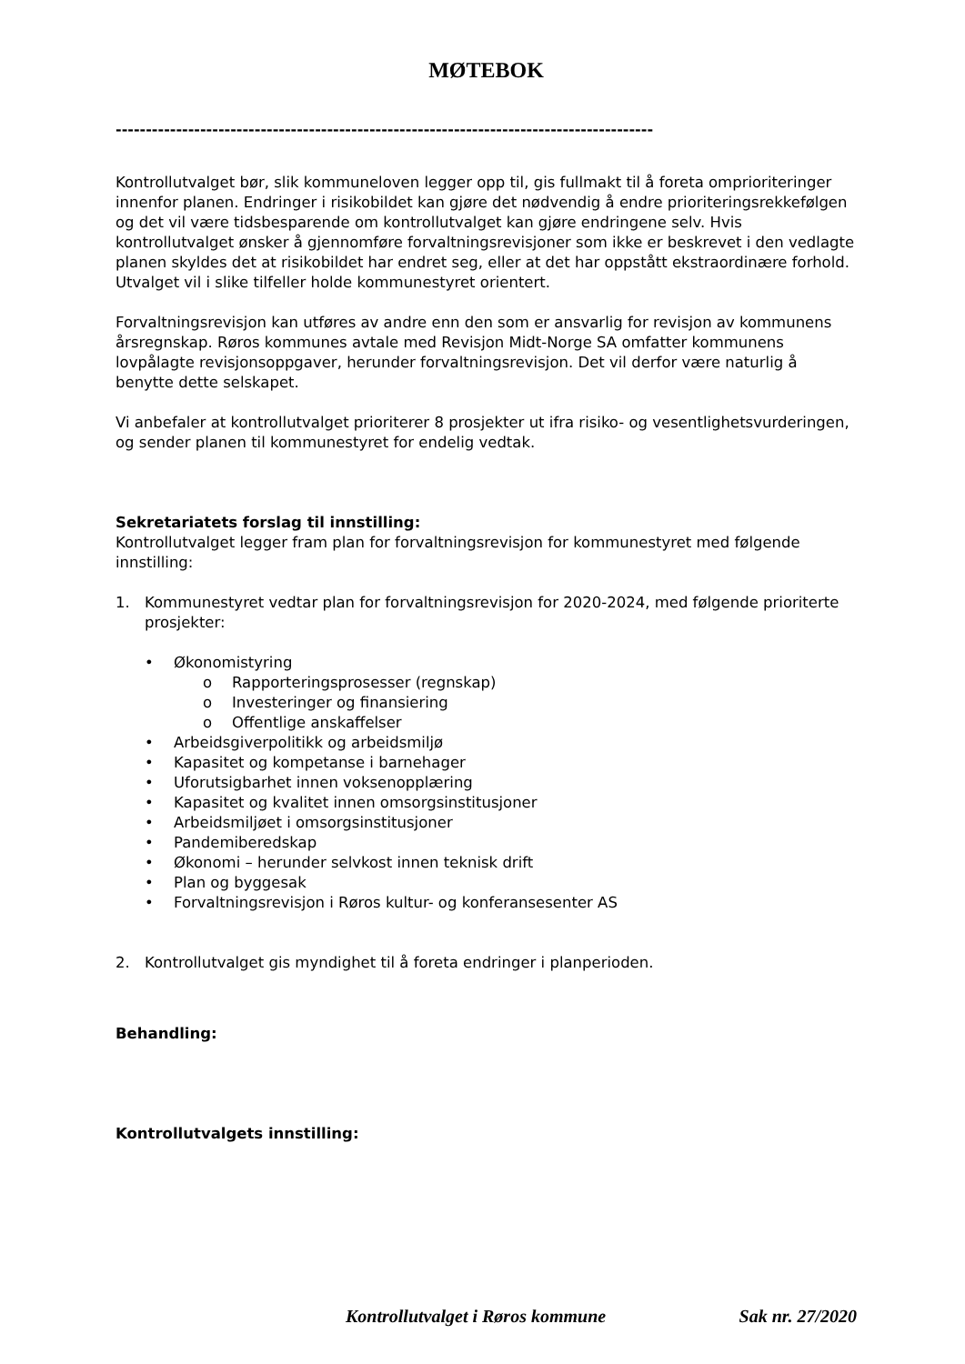MØTEBOK
-----------------------------------------------------------------------------------------
Kontrollutvalget bør, slik kommuneloven legger opp til, gis fullmakt til å foreta omprioriteringer innenfor planen. Endringer i risikobildet kan gjøre det nødvendig å endre prioriteringsrekkefølgen og det vil være tidsbesparende om kontrollutvalget kan gjøre endringene selv. Hvis kontrollutvalget ønsker å gjennomføre forvaltningsrevisjoner som ikke er beskrevet i den vedlagte planen skyldes det at risikobildet har endret seg, eller at det har oppstått ekstraordinære forhold. Utvalget vil i slike tilfeller holde kommunestyret orientert.
Forvaltningsrevisjon kan utføres av andre enn den som er ansvarlig for revisjon av kommunens årsregnskap. Røros kommunes avtale med Revisjon Midt-Norge SA omfatter kommunens lovpålagte revisjonsoppgaver, herunder forvaltningsrevisjon. Det vil derfor være naturlig å benytte dette selskapet.
Vi anbefaler at kontrollutvalget prioriterer 8 prosjekter ut ifra risiko- og vesentlighetsvurderingen, og sender planen til kommunestyret for endelig vedtak.
Sekretariatets forslag til innstilling:
Kontrollutvalget legger fram plan for forvaltningsrevisjon for kommunestyret med følgende innstilling:
1. Kommunestyret vedtar plan for forvaltningsrevisjon for 2020-2024, med følgende prioriterte prosjekter:
• Økonomistyring
o Rapporteringsprosesser (regnskap)
o Investeringer og finansiering
o Offentlige anskaffelser
• Arbeidsgiverpolitikk og arbeidsmiljø
• Kapasitet og kompetanse i barnehager
• Uforutsigbarhet innen voksenopplæring
• Kapasitet og kvalitet innen omsorgsinstitusjoner
• Arbeidsmiljøet i omsorgsinstitusjoner
• Pandemiberedskap
• Økonomi – herunder selvkost innen teknisk drift
• Plan og byggesak
• Forvaltningsrevisjon i Røros kultur- og konferansesenter AS
2. Kontrollutvalget gis myndighet til å foreta endringer i planperioden.
Behandling:
Kontrollutvalgets innstilling:
Kontrollutvalget i Røros kommune Sak nr. 27/2020